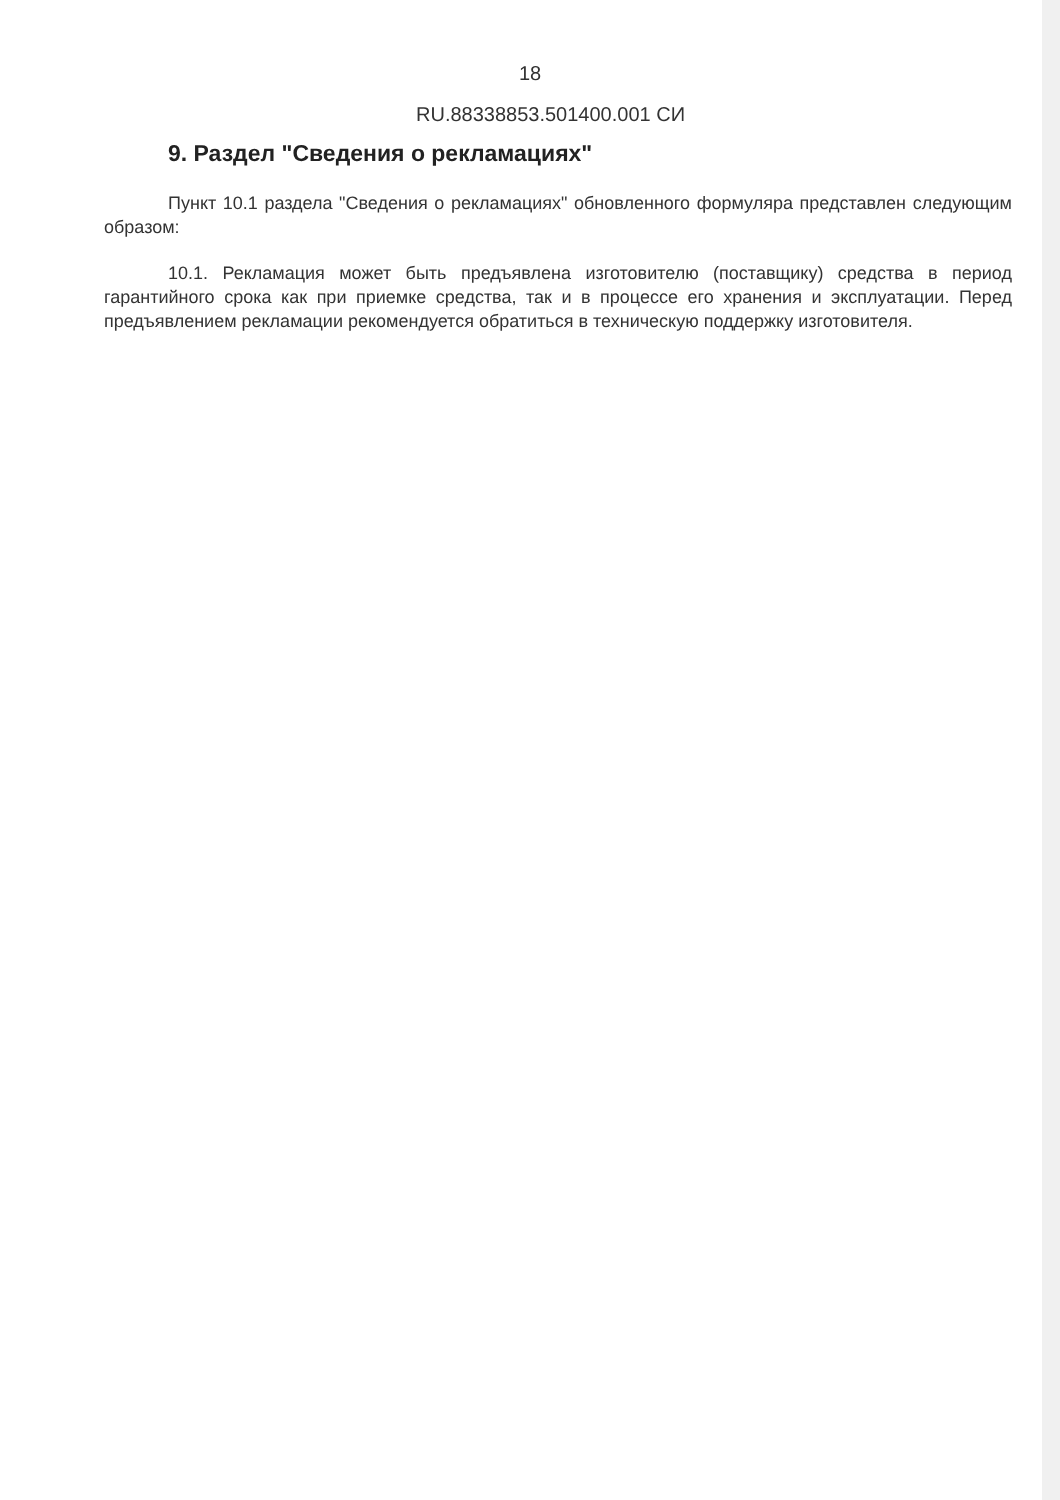18
RU.88338853.501400.001 СИ
9. Раздел "Сведения о рекламациях"
Пункт 10.1 раздела "Сведения о рекламациях" обновленного формуляра представлен следующим образом:
10.1. Рекламация может быть предъявлена изготовителю (поставщику) средства в период гарантийного срока как при приемке средства, так и в процессе его хранения и эксплуатации. Перед предъявлением рекламации рекомендуется обратиться в техническую поддержку изготовителя.